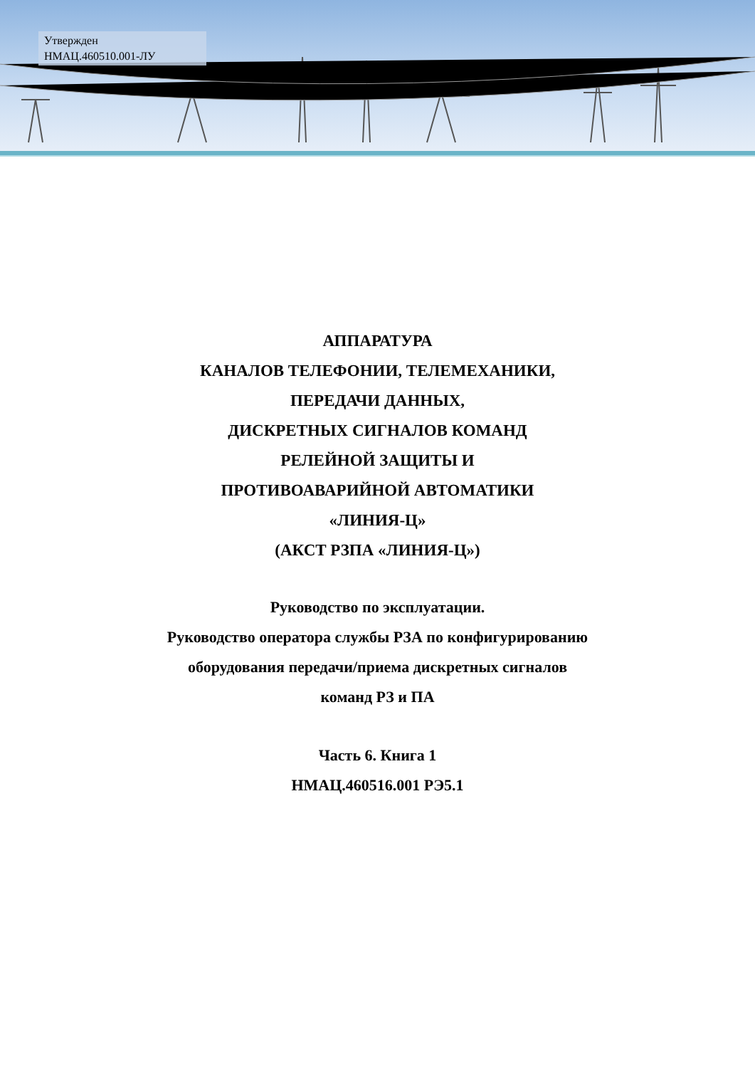Утвержден
НМАЦ.460510.001-ЛУ
АППАРАТУРА
КАНАЛОВ ТЕЛЕФОНИИ, ТЕЛЕМЕХАНИКИ,
ПЕРЕДАЧИ ДАННЫХ,
ДИСКРЕТНЫХ СИГНАЛОВ КОМАНД
РЕЛЕЙНОЙ ЗАЩИТЫ И
ПРОТИВОАВАРИЙНОЙ АВТОМАТИКИ
«ЛИНИЯ-Ц»
(АКСТ РЗПА «ЛИНИЯ-Ц»)
Руководство по эксплуатации.
Руководство оператора службы РЗА по конфигурированию
оборудования передачи/приема дискретных сигналов
команд РЗ и ПА
Часть 6. Книга 1
НМАЦ.460516.001 РЭ5.1